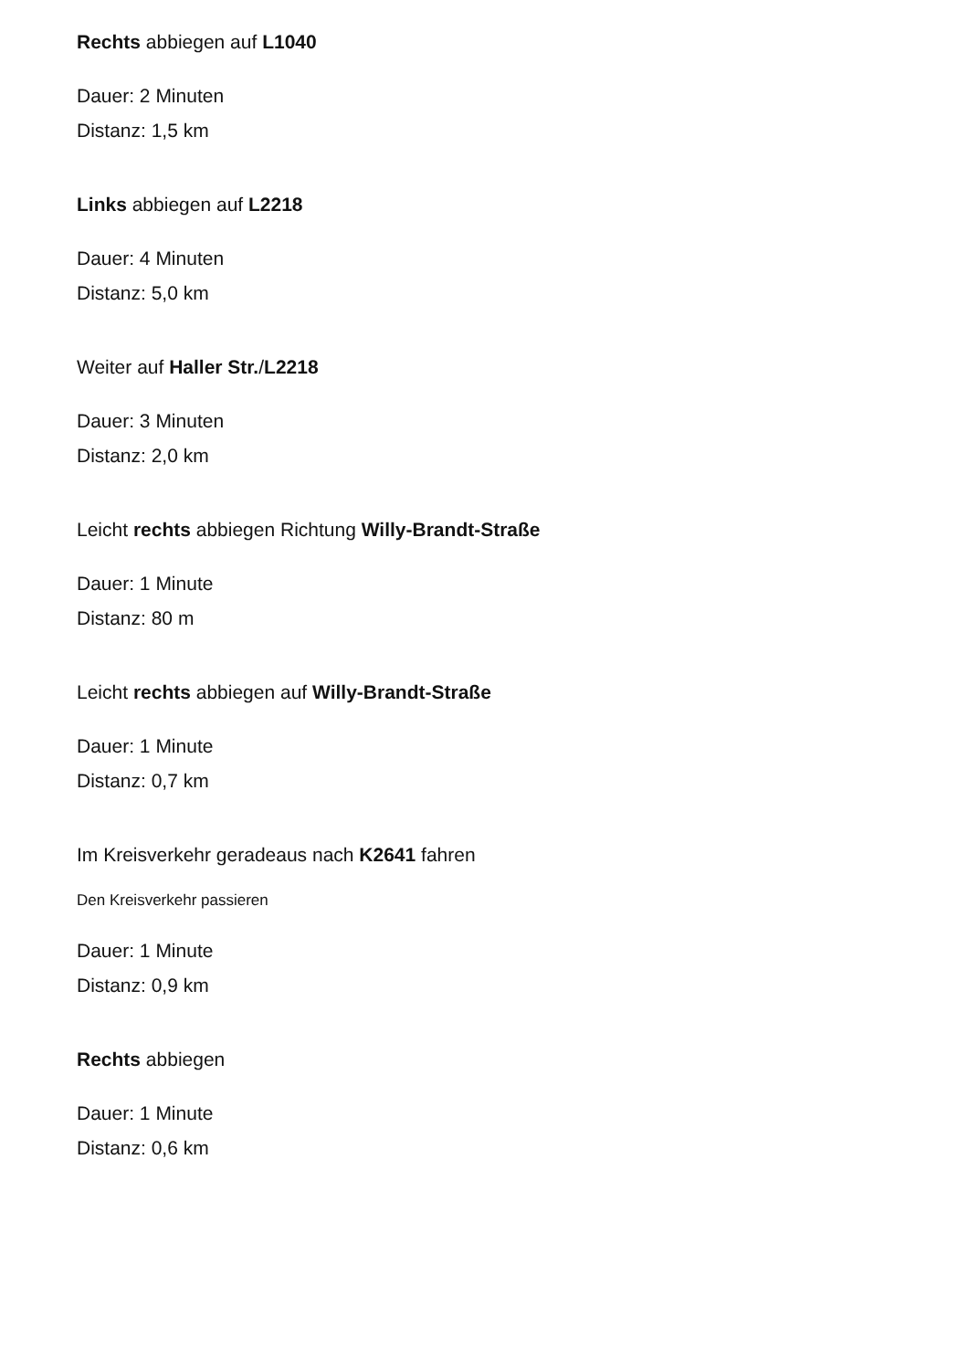Rechts abbiegen auf L1040
Dauer: 2 Minuten
Distanz: 1,5 km
Links abbiegen auf L2218
Dauer: 4 Minuten
Distanz: 5,0 km
Weiter auf Haller Str./L2218
Dauer: 3 Minuten
Distanz: 2,0 km
Leicht rechts abbiegen Richtung Willy-Brandt-Straße
Dauer: 1 Minute
Distanz: 80 m
Leicht rechts abbiegen auf Willy-Brandt-Straße
Dauer: 1 Minute
Distanz: 0,7 km
Im Kreisverkehr geradeaus nach K2641 fahren
Den Kreisverkehr passieren
Dauer: 1 Minute
Distanz: 0,9 km
Rechts abbiegen
Dauer: 1 Minute
Distanz: 0,6 km